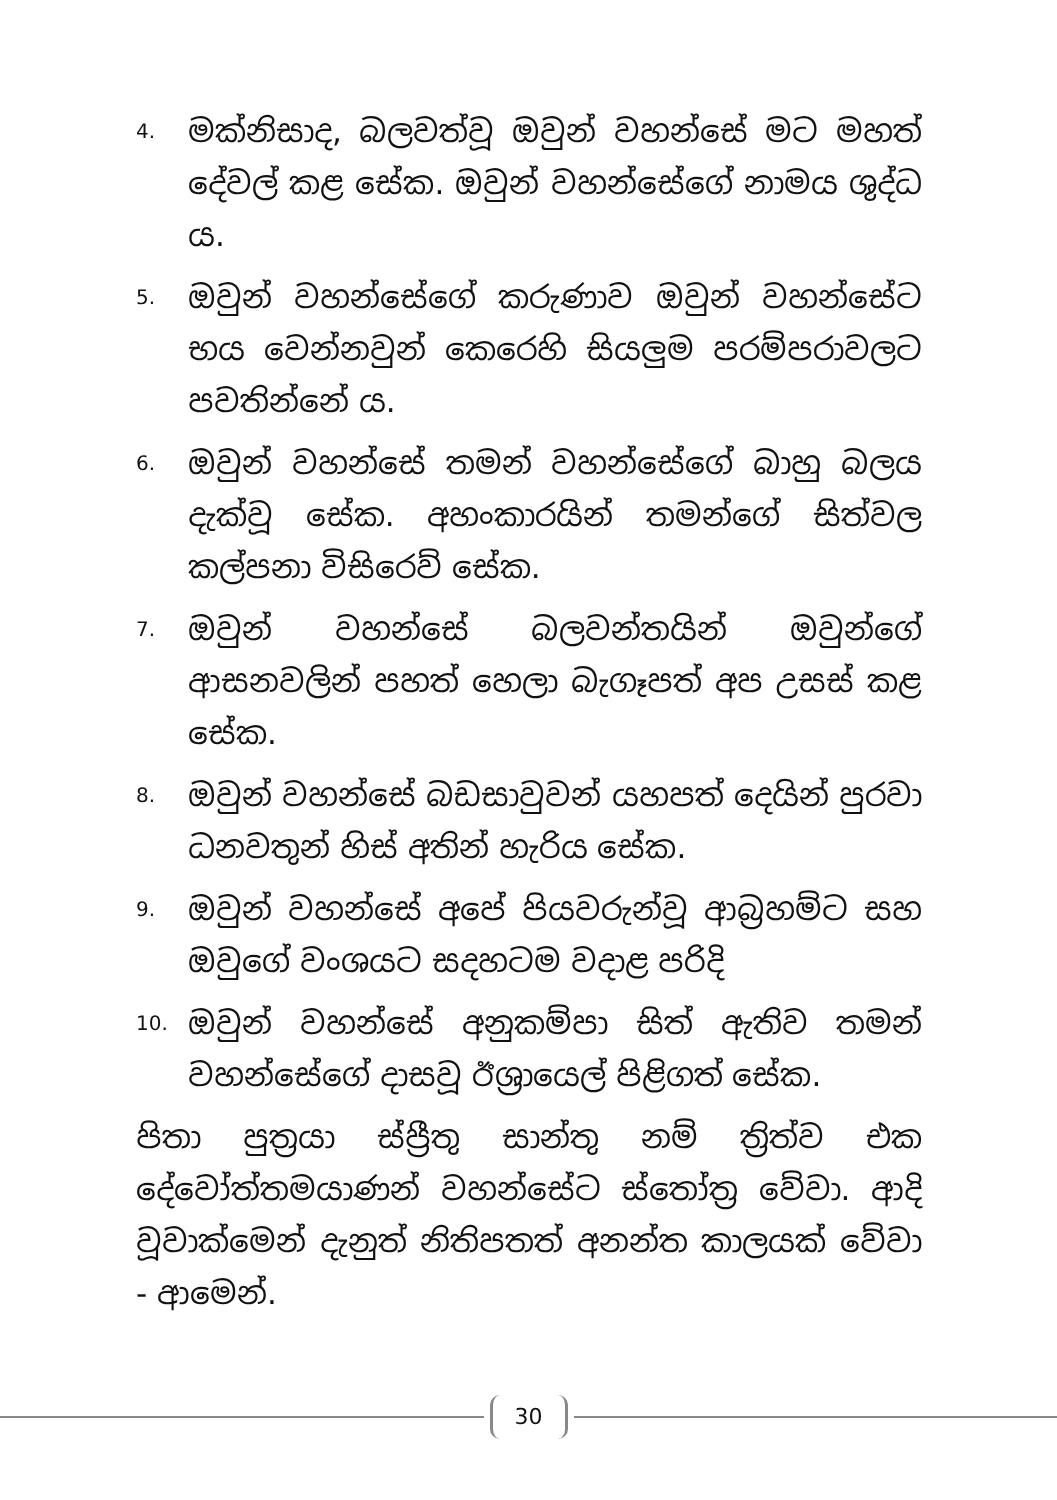4. මක්නිසාද, බලවත්වූ ඔවුන් වහන්සේ මට මහත් දේවල් කළ සේක. ඔවුන් වහන්සේගේ නාමය ශුද්ධ ය.
5. ඔවුන් වහන්සේගේ කරුණාව ඔවුන් වහන්සේට භය වෙන්නවුන් කෙරෙහි සියලුම පරම්පරාවලට පවතින්නේ ය.
6. ඔවුන් වහන්සේ තමන් වහන්සේගේ බාහු බලය දැක්වූ සේක. අහංකාරයින් තමන්ගේ සිත්වල කල්පනා විසිරෙව් සේක.
7. ඔවුන් වහන්සේ බලවන්තයින් ඔවුන්ගේ ආසනවලින් පහත් හෙලා බැගෑපත් අප උසස් කළ සේක.
8. ඔවුන් වහන්සේ බඩසාවුවන් යහපත් දෙයින් පුරවා ධනවතුන් හිස් අතින් හැරිය සේක.
9. ඔවුන් වහන්සේ අපේ පියවරුන්වූ ආබ්‍රහම්ට සහ ඔවුගේ වංශයට සදහටම වදාළ පරිදි
10. ඔවුන් වහන්සේ අනුකම්පා සිත් ඇතිව තමන් වහන්සේගේ දාසවූ ඊශ්‍රායෙල් පිළිගත් සේක.
පිතා පුත්‍රයා ස්ප්‍රීතු සාන්තු නම් ත්‍රිත්ව එක දේවෝත්තමයාණන් වහන්සේට ස්තෝත්‍ර වේවා. ආදි වූවාක්මෙන් දැනුත් නිතිපතත් අනන්ත කාලයක් වේවා - ආමෙන්.
30